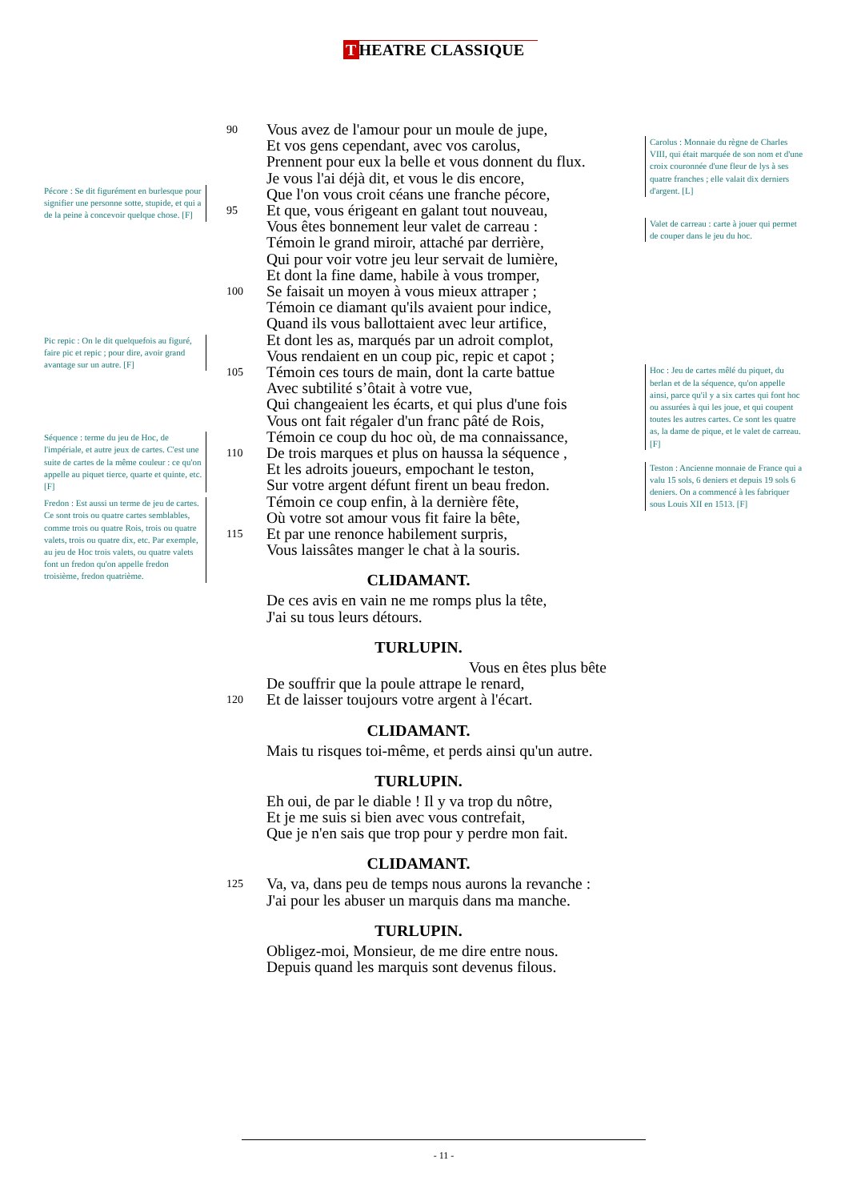T HEATRE CLASSIQUE
Pécore : Se dit figurément en burlesque pour signifier une personne sotte, stupide, et qui a de la peine à concevoir quelque chose. [F]
Pic repic : On le dit quelquefois au figuré, faire pic et repic ; pour dire, avoir grand avantage sur un autre. [F]
Séquence : terme du jeu de Hoc, de l'impériale, et autre jeux de cartes. C'est une suite de cartes de la même couleur : ce qu'on appelle au piquet tierce, quarte et quinte, etc. [F]
Fredon : Est aussi un terme de jeu de cartes. Ce sont trois ou quatre cartes semblables, comme trois ou quatre Rois, trois ou quatre valets, trois ou quatre dix, etc. Par exemple, au jeu de Hoc trois valets, ou quatre valets font un fredon qu'on appelle fredon troisième, fredon quatrième.
90 Vous avez de l'amour pour un moule de jupe,
Et vos gens cependant, avec vos carolus,
Prennent pour eux la belle et vous donnent du flux.
Je vous l'ai déjà dit, et vous le dis encore,
Que l'on vous croit céans une franche pécore,
95 Et que, vous érigeant en galant tout nouveau,
Vous êtes bonnement leur valet de carreau :
Témoin le grand miroir, attaché par derrière,
Qui pour voir votre jeu leur servait de lumière,
Et dont la fine dame, habile à vous tromper,
100 Se faisait un moyen à vous mieux attraper ;
Témoin ce diamant qu'ils avaient pour indice,
Quand ils vous ballottaient avec leur artifice,
Et dont les as, marqués par un adroit complot,
Vous rendaient en un coup pic, repic et capot ;
105 Témoin ces tours de main, dont la carte battue
Avec subtilité s’ôtait à votre vue,
Qui changeaient les écarts, et qui plus d'une fois
Vous ont fait régaler d'un franc pâté de Rois,
Témoin ce coup du hoc où, de ma connaissance,
110 De trois marques et plus on haussa la séquence ,
Et les adroits joueurs, empochant le teston,
Sur votre argent défunt firent un beau fredon.
Témoin ce coup enfin, à la dernière fête,
Où votre sot amour vous fit faire la bête,
115 Et par une renonce habilement surpris,
Vous laissâtes manger le chat à la souris.
CLIDAMANT.
De ces avis en vain ne me romps plus la tête,
J'ai su tous leurs détours.
TURLUPIN.
Vous en êtes plus bête
De souffrir que la poule attrape le renard,
120 Et de laisser toujours votre argent à l'écart.
CLIDAMANT.
Mais tu risques toi-même, et perds ainsi qu'un autre.
TURLUPIN.
Eh oui, de par le diable ! Il y va trop du nôtre,
Et je me suis si bien avec vous contrefait,
Que je n'en sais que trop pour y perdre mon fait.
CLIDAMANT.
125 Va, va, dans peu de temps nous aurons la revanche :
J'ai pour les abuser un marquis dans ma manche.
TURLUPIN.
Obligez-moi, Monsieur, de me dire entre nous.
Depuis quand les marquis sont devenus filous.
Carolus : Monnaie du règne de Charles VIII, qui était marquée de son nom et d'une croix couronnée d'une fleur de lys à ses quatre franches ; elle valait dix derniers d'argent. [L]
Valet de carreau : carte à jouer qui permet de couper dans le jeu du hoc.
Hoc : Jeu de cartes mêlé du piquet, du berlan et de la séquence, qu'on appelle ainsi, parce qu'il y a six cartes qui font hoc ou assurées à qui les joue, et qui coupent toutes les autres cartes. Ce sont les quatre as, la dame de pique, et le valet de carreau. [F]
Teston : Ancienne monnaie de France qui a valu 15 sols, 6 deniers et depuis 19 sols 6 deniers. On a commencé à les fabriquer sous Louis XII en 1513. [F]
- 11 -